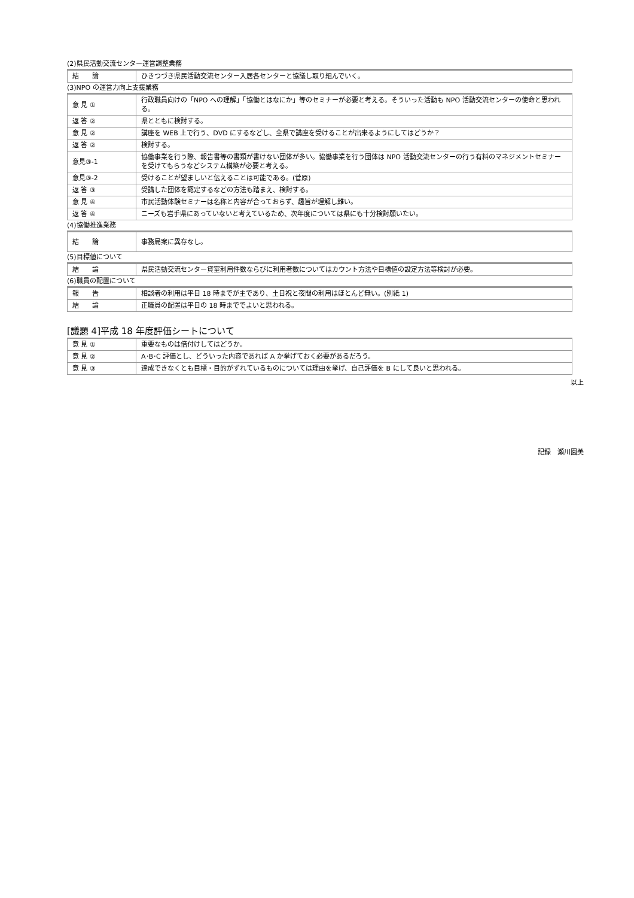(2)県民活動交流センター運営調整業務
| 結 論 | ひきつづき県民活動交流センター入居各センターと協議し取り組んでいく。 |
(3)NPO の運営力向上支援業務
| 意 見 ① | 行政職員向けの「NPO への理解」「協働とはなにか」等のセミナーが必要と考える。そういった活動も NPO 活動交流センターの使命と思われる。 |
| 返 答 ② | 県とともに検討する。 |
| 意 見 ② | 講座を WEB 上で行う、DVD にするなどし、全県で講座を受けることが出来るようにしてはどうか？ |
| 返 答 ② | 検討する。 |
| 意見③-1 | 協働事業を行う際、報告書等の書類が書けない団体が多い。協働事業を行う団体は NPO 活動交流センターの行う有料のマネジメントセミナーを受けてもらうなどシステム構築が必要と考える。 |
| 意見③-2 | 受けることが望ましいと伝えることは可能である。(菅原) |
| 返 答 ③ | 受講した団体を認定するなどの方法も踏まえ、検討する。 |
| 意 見 ④ | 市民活動体験セミナーは名称と内容が合っておらず、趣旨が理解し難い。 |
| 返 答 ④ | ニーズも岩手県にあっていないと考えているため、次年度については県にも十分検討願いたい。 |
(4)協働推進業務
| 結 論 | 事務局案に異存なし。 |
(5)目標値について
| 結 論 | 県民活動交流センター貸室利用件数ならびに利用者数についてはカウント方法や目標値の設定方法等検討が必要。 |
(6)職員の配置について
| 報 告 | 相談者の利用は平日 18 時までが主であり、土日祝と夜間の利用はほとんど無い。(別紙 1) |
| 結 論 | 正職員の配置は平日の 18 時まででよいと思われる。 |
[議題 4]平成 18 年度評価シートについて
| 意 見 ① | 重要なものは倍付けしてはどうか。 |
| 意 見 ② | A･B･C 評価とし、どういった内容であれば A か挙げておく必要があるだろう。 |
| 意 見 ③ | 達成できなくとも目標・目的がずれているものについては理由を挙げ、自己評価を B にして良いと思われる。 |
以上
記録　瀬川園美